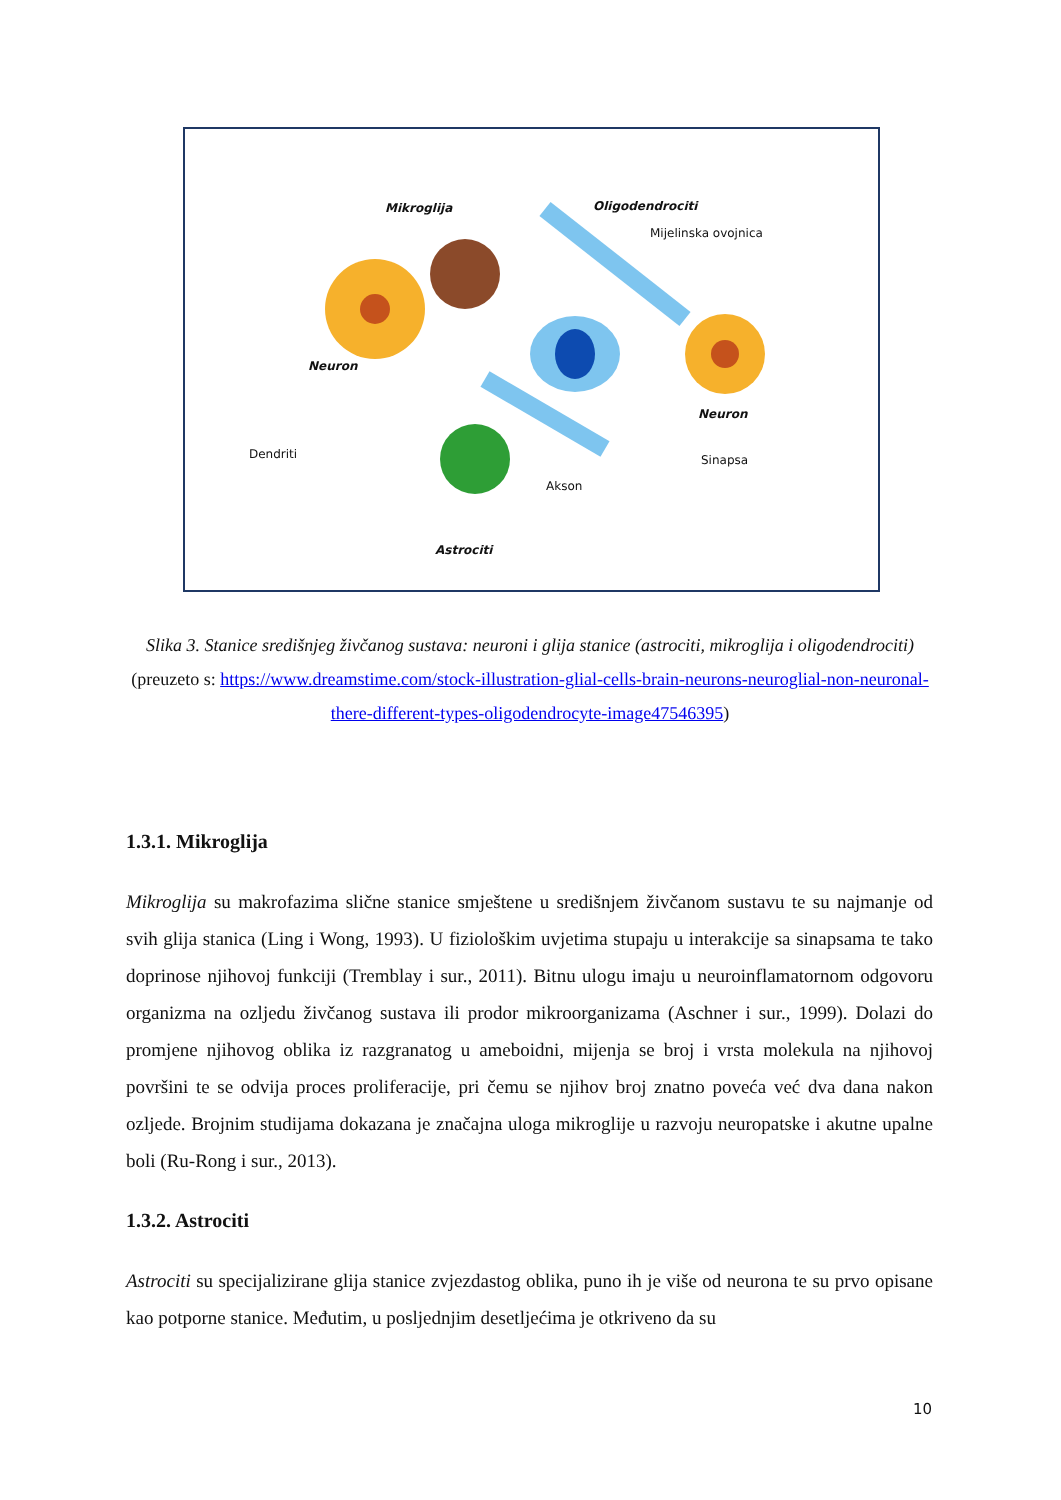Mikroglija Oligodendrociti
Mijelinska ovojnica
Neuron
Neuron
Dendriti Sinapsa
Akson
Astrociti
Slika 3. Stanice središnjeg živčanog sustava: neuroni i glija stanice (astrociti, mikroglija i oligodendrociti)
(preuzeto s: https://www.dreamstime.com/stock-illustration-glial-cells-brain-neurons-neuroglial-non-neuronal-there-different-types-oligodendrocyte-image47546395)
1.3.1. Mikroglija
Mikroglija su makrofazima slične stanice smještene u središnjem živčanom sustavu te su najmanje od svih glija stanica (Ling i Wong, 1993). U fiziološkim uvjetima stupaju u interakcije sa sinapsama te tako doprinose njihovoj funkciji (Tremblay i sur., 2011). Bitnu ulogu imaju u neuroinflamatornom odgovoru organizma na ozljedu živčanog sustava ili prodor mikroorganizama (Aschner i sur., 1999). Dolazi do promjene njihovog oblika iz razgranatog u ameboidni, mijenja se broj i vrsta molekula na njihovoj površini te se odvija proces proliferacije, pri čemu se njihov broj znatno poveća već dva dana nakon ozljede. Brojnim studijama dokazana je značajna uloga mikroglije u razvoju neuropatske i akutne upalne boli (Ru-Rong i sur., 2013).
1.3.2. Astrociti
Astrociti su specijalizirane glija stanice zvjezdastog oblika, puno ih je više od neurona te su prvo opisane kao potporne stanice. Međutim, u posljednjim desetljećima je otkriveno da su
10